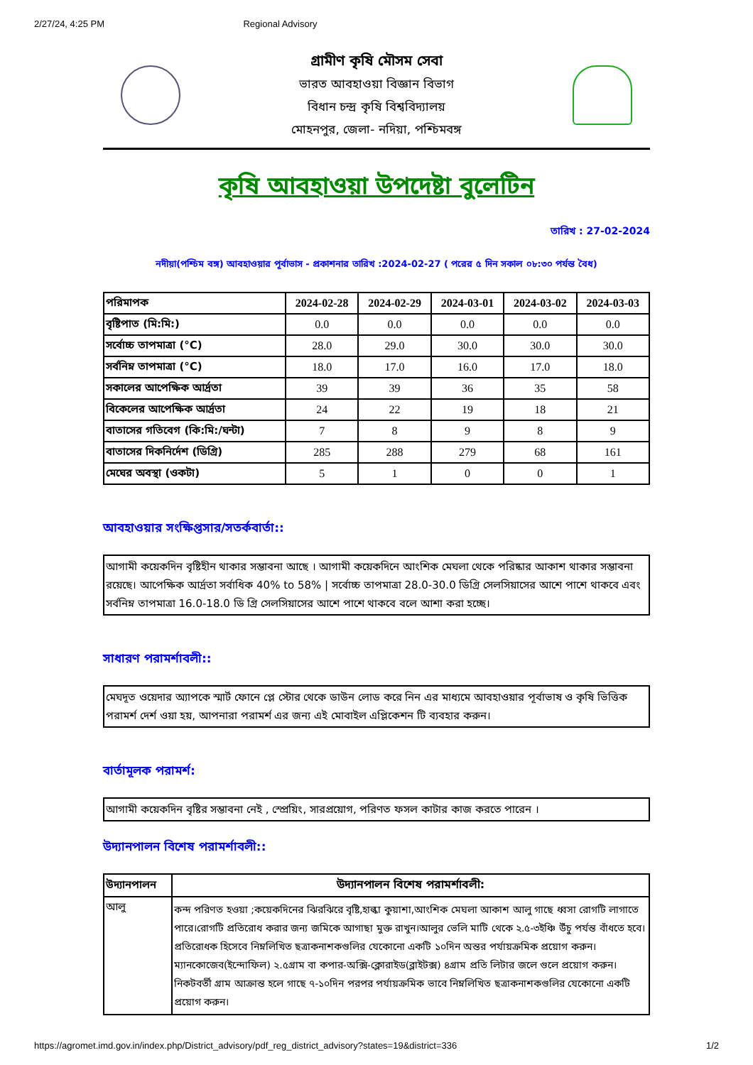2/27/24, 4:25 PM Regional Advisory
গ্রামীণ কৃষি মৌসম সেবা
ভারত আবহাওয়া বিজ্ঞান বিভাগ
বিধান চন্দ্র কৃষি বিশ্ববিদ্যালয়
মোহনপুর, জেলা- নদিয়া, পশ্চিমবঙ্গ
কৃষি আবহাওয়া উপদেষ্টা বুলেটিন
তারিখ : 27-02-2024
নদীয়া(পশ্চিম বঙ্গ) আবহাওয়ার পূর্বাভাস - প্রকাশনার তারিখ :2024-02-27 ( পরের ৫ দিন সকাল ০৮:৩০ পর্যন্ত বৈধ)
| পরিমাপক | 2024-02-28 | 2024-02-29 | 2024-03-01 | 2024-03-02 | 2024-03-03 |
| --- | --- | --- | --- | --- | --- |
| বৃষ্টিপাত (মি:মি:) | 0.0 | 0.0 | 0.0 | 0.0 | 0.0 |
| সর্বোচ্চ তাপমাত্রা (°C) | 28.0 | 29.0 | 30.0 | 30.0 | 30.0 |
| সর্বনিম্ন তাপমাত্রা (°C) | 18.0 | 17.0 | 16.0 | 17.0 | 18.0 |
| সকালের আপেক্ষিক আর্দ্রতা | 39 | 39 | 36 | 35 | 58 |
| বিকেলের আপেক্ষিক আর্দ্রতা | 24 | 22 | 19 | 18 | 21 |
| বাতাসের গতিবেগ (কি:মি:/ঘন্টা) | 7 | 8 | 9 | 8 | 9 |
| বাতাসের দিকনির্দেশ (ডিগ্রি) | 285 | 288 | 279 | 68 | 161 |
| মেঘের অবস্থা (ওকটা) | 5 | 1 | 0 | 0 | 1 |
আবহাওয়ার সংক্ষিপ্তসার/সতর্কবার্তা::
আগামী কয়েকদিন বৃষ্টিহীন থাকার সম্ভাবনা আছে । আগামী কয়েকদিনে আংশিক মেঘলা থেকে পরিষ্কার আকাশ থাকার সম্ভাবনা রয়েছে। আপেক্ষিক আর্দ্রতা সর্বাধিক 40% to 58% | সর্বোচ্চ তাপমাত্রা 28.0-30.0 ডিগ্রি সেলসিয়াসের আশে পাশে থাকবে এবং সর্বনিম্ন তাপমাত্রা 16.0-18.0 ডি গ্রি সেলসিয়াসের আশে পাশে থাকবে বলে আশা করা হচ্ছে।
সাধারণ পরামর্শাবলী::
মেঘদূত ওয়েদার অ্যাপকে স্মার্ট ফোনে প্লে স্টোর থেকে ডাউন লোড করে নিন এর মাধ্যমে আবহাওয়ার পূর্বাভাষ ও কৃষি ভিত্তিক পরামর্শ দের্শ ওয়া হয়, আপনারা পরামর্শ এর জন্য এই মোবাইল এপ্লিকেশন টি ব্যবহার করুন।
বার্তামূলক পরামর্শ:
আগামী কয়েকদিন বৃষ্টির সম্ভাবনা নেই , স্প্রেয়িং, সারপ্রয়োগ, পরিণত ফসল কাটার কাজ করতে পারেন ।
উদ্যানপালন বিশেষ পরামর্শাবলী::
| উদ্যানপালন | উদ্যানপালন বিশেষ পরামর্শাবলী: |
| --- | --- |
| আলু | কন্দ পরিণত হওয়া ;কয়েকদিনের ঝিরঝিরে বৃষ্টি,হাল্কা কুয়াশা,আংশিক মেঘলা আকাশ আলু গাছে ধ্বসা রোগটি লাগাতে পারে।রোগটি প্রতিরোধ করার জন্য জমিকে আগাছা মুক্ত রাখুন।আলুর ভেলি মাটি থেকে ২.৫-৩ইঞ্চি উঁচু পর্যন্ত বাঁধতে হবে।প্রতিরোধক হিসেবে নিম্নলিখিত ছত্রাকনাশকগুলির যেকোনো একটি ১০দিন অন্তর পর্যায়ক্রমিক প্রয়োগ করুন।ম্যানকোজেব(ইন্দোফিল) ২.৫গ্রাম বা কপার-অক্সি-ক্লোরাইড(ব্লাইটক্স) ৪গ্রাম প্রতি লিটার জলে গুলে প্রয়োগ করুন।নিকটবর্তী গ্রাম আক্রান্ত হলে গাছে ৭-১০দিন পরপর পর্যায়ক্রমিক ভাবে নিম্নলিখিত ছত্রাকনাশকগুলির যেকোনো একটি প্রয়োগ করুন। |
https://agromet.imd.gov.in/index.php/District_advisory/pdf_reg_district_advisory?states=19&district=336 1/2